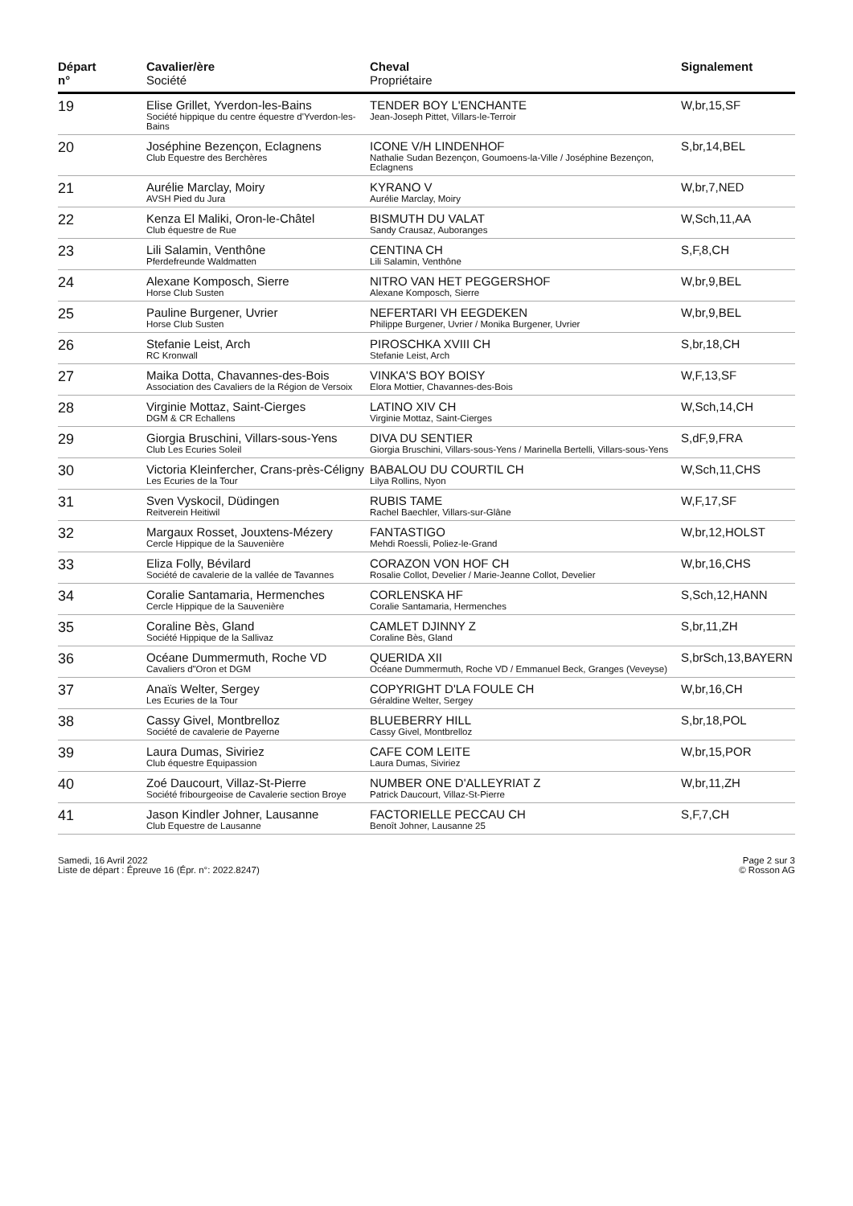| Départ n° | Cavalier/ère Société | Cheval Propriétaire | Signalement |
| --- | --- | --- | --- |
| 19 | Elise Grillet, Yverdon-les-Bains Société hippique du centre équestre d'Yverdon-les-Bains | TENDER BOY L'ENCHANTE Jean-Joseph Pittet, Villars-le-Terroir | W,br,15,SF |
| 20 | Joséphine Bezençon, Eclagnens Club Equestre des Berchères | ICONE V/H LINDENHOF Nathalie Sudan Bezençon, Goumoens-la-Ville / Joséphine Bezençon, Eclagnens | S,br,14,BEL |
| 21 | Aurélie Marclay, Moiry AVSH Pied du Jura | KYRANO V Aurélie Marclay, Moiry | W,br,7,NED |
| 22 | Kenza El Maliki, Oron-le-Châtel Club équestre de Rue | BISMUTH DU VALAT Sandy Crausaz, Auboranges | W,Sch,11,AA |
| 23 | Lili Salamin, Venthône Pferdefreunde Waldmatten | CENTINA CH Lili Salamin, Venthône | S,F,8,CH |
| 24 | Alexane Komposch, Sierre Horse Club Susten | NITRO VAN HET PEGGERSHOF Alexane Komposch, Sierre | W,br,9,BEL |
| 25 | Pauline Burgener, Uvrier Horse Club Susten | NEFERTARI VH EEGDEKEN Philippe Burgener, Uvrier / Monika Burgener, Uvrier | W,br,9,BEL |
| 26 | Stefanie Leist, Arch RC Kronwall | PIROSCHKA XVIII CH Stefanie Leist, Arch | S,br,18,CH |
| 27 | Maika Dotta, Chavannes-des-Bois Association des Cavaliers de la Région de Versoix | VINKA'S BOY BOISY Elora Mottier, Chavannes-des-Bois | W,F,13,SF |
| 28 | Virginie Mottaz, Saint-Cierges DGM & CR Echallens | LATINO XIV CH Virginie Mottaz, Saint-Cierges | W,Sch,14,CH |
| 29 | Giorgia Bruschini, Villars-sous-Yens Club Les Ecuries Soleil | DIVA DU SENTIER Giorgia Bruschini, Villars-sous-Yens / Marinella Bertelli, Villars-sous-Yens | S,dF,9,FRA |
| 30 | Victoria Kleinfercher, Crans-près-Céligny Les Ecuries de la Tour | BABALOU DU COURTIL CH Lilya Rollins, Nyon | W,Sch,11,CHS |
| 31 | Sven Vyskocil, Düdingen Reitverein Heitiwil | RUBIS TAME Rachel Baechler, Villars-sur-Glâne | W,F,17,SF |
| 32 | Margaux Rosset, Jouxtens-Mézery Cercle Hippique de la Sauvenière | FANTASTIGO Mehdi Roessli, Poliez-le-Grand | W,br,12,HOLST |
| 33 | Eliza Folly, Bévilard Société de cavalerie de la vallée de Tavannes | CORAZON VON HOF CH Rosalie Collot, Develier / Marie-Jeanne Collot, Develier | W,br,16,CHS |
| 34 | Coralie Santamaria, Hermenches Cercle Hippique de la Sauvenière | CORLENSKA HF Coralie Santamaria, Hermenches | S,Sch,12,HANN |
| 35 | Coraline Bès, Gland Société Hippique de la Sallivaz | CAMLET DJINNY Z Coraline Bès, Gland | S,br,11,ZH |
| 36 | Océane Dummermuth, Roche VD Cavaliers d"Oron et DGM | QUERIDA XII Océane Dummermuth, Roche VD / Emmanuel Beck, Granges (Veveyse) | S,brSch,13,BAYERN |
| 37 | Anaïs Welter, Sergey Les Ecuries de la Tour | COPYRIGHT D'LA FOULE CH Géraldine Welter, Sergey | W,br,16,CH |
| 38 | Cassy Givel, Montbrelloz Société de cavalerie de Payerne | BLUEBERRY HILL Cassy Givel, Montbrelloz | S,br,18,POL |
| 39 | Laura Dumas, Siviriez Club équestre Equipassion | CAFE COM LEITE Laura Dumas, Siviriez | W,br,15,POR |
| 40 | Zoé Daucourt, Villaz-St-Pierre Société fribourgeoise de Cavalerie section Broye | NUMBER ONE D'ALLEYRIAT Z Patrick Daucourt, Villaz-St-Pierre | W,br,11,ZH |
| 41 | Jason Kindler Johner, Lausanne Club Equestre de Lausanne | FACTORIELLE PECCAU CH Benoît Johner, Lausanne 25 | S,F,7,CH |
Samedi, 16 Avril 2022
Liste de départ : Épreuve 16 (Épr. n°: 2022.8247)
Page 2 sur 3
© Rosson AG